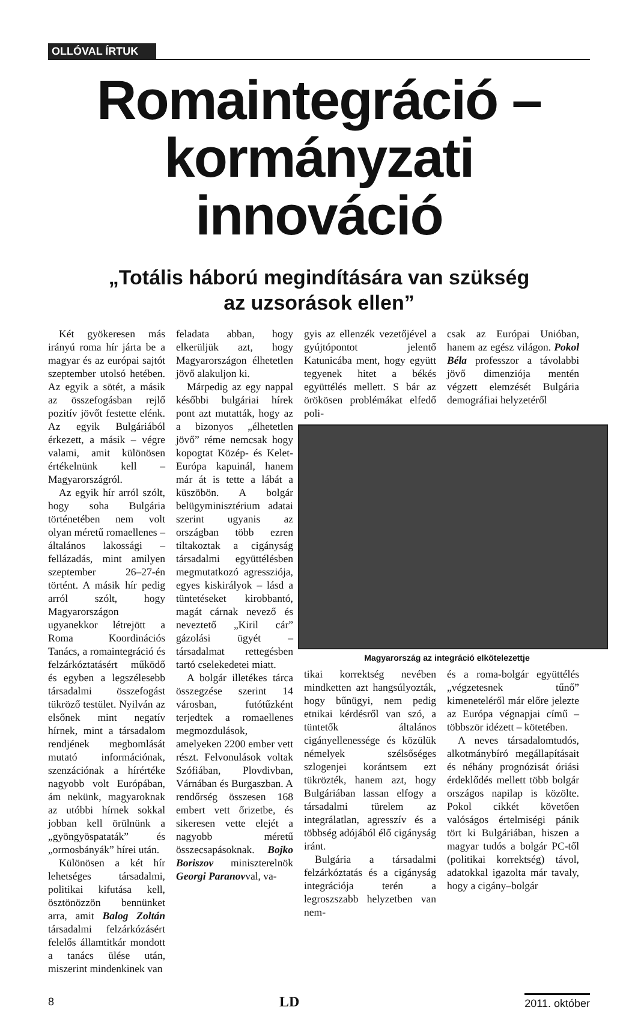OLLÓVAL ÍRTUK
Romaintegráció –
kormányzati innováció
„Totális háború megindítására van szükség
az uzsorások ellen”
Két gyökeresen más irányú roma hír járta be a magyar és az európai sajtót szeptember utolsó hetében. Az egyik a sötét, a másik az összefogásban rejlő pozitív jövőt festette elénk. Az egyik Bulgáriából érkezett, a másik – végre valami, amit különösen értékelnünk kell – Magyarországról.
Az egyik hír arról szólt, hogy soha Bulgária történetében nem volt olyan méretű romaellenes – általános lakossági – fellázadás, mint amilyen szeptember 26–27-én történt. A másik hír pedig arról szólt, hogy Magyarországon ugyanekkor létrejött a Roma Koordinációs Tanács, a romaintegráció és felzárkóztatásért működő és egyben a legszélesebb társadalmi összefogást tükröző testület. Nyilván az elsőnek mint negatív hírnek, mint a társadalom rendjének megbomlását mutató információnak, szenzációnak a hírértéke nagyobb volt Európában, ám nekünk, magyaroknak az utóbbi hírnek sokkal jobban kell örülnünk a „gyöngyöspataták” és „ormosbányák” hírei után.
Különösen a két hír lehetséges társadalmi, politikai kifutása kell, ösztönözzön bennünket arra, amit Balog Zoltán társadalmi felzárkózásért felelős államtitkár mondott a tanács ülése után, miszerint mindenkinek van
feladata abban, hogy elkerüljük azt, hogy Magyarországon élhetetlen jövő alakuljon ki.
Márpedig az egy nappal későbbi bulgáriai hírek pont azt mutatták, hogy az a bizonyos „élhetetlen jövő” réme nemcsak hogy kopogtat Közép- és Kelet-Európa kapuinál, hanem már át is tette a lábát a küszöbön. A bolgár belügyminisztérium adatai szerint ugyanis az országban több ezren tiltakoztak a cigányság társadalmi együttélésben megmutatkozó agressziója, egyes kiskirályok – lásd a tüntetéseket kirobbantó, magát cárnak nevező és neveztető „Kiril cár” gázolási ügyét – társadalmat rettegésben tartó cselekedetei miatt.
A bolgár illetékes tárca összegzése szerint 14 városban, futótűzként terjedtek a romaellenes megmozdulások, amelyeken 2200 ember vett részt. Felvonulások voltak Szófiában, Plovdivban, Várnában és Burgaszban. A rendőrség összesen 168 embert vett őrizetbe, és sikeresen vette elejét a nagyobb méretű összecsapásoknak. Bojko Boriszov miniszterelnök Georgi Paranovval, va-
gyis az ellenzék vezetőjével a gyújtópontot jelentő Katunicába ment, hogy együtt tegyenek hitet a békés együttélés mellett. S bár az örökösen problémákat elfedő poli-
csak az Európai Unióban, hanem az egész világon. Pokol Béla professzor a távolabbi jövő dimenziója mentén végzett elemzését Bulgária demográfiai helyzetéről
Magyarország az integráció elkötelezettje
tikai korrektség nevében mindketten azt hangsúlyozták, hogy bűnügyi, nem pedig etnikai kérdésről van szó, a tüntetők általános cigányellenessége és közülük némelyek szélsőséges szlogenjei korántsem ezt tükrözték, hanem azt, hogy Bulgáriában lassan elfogy a társadalmi türelem az integrálatlan, agresszív és a többség adójából élő cigányság iránt.
Bulgária a társadalmi felzárkóztatás és a cigányság integrációja terén a legroszszabb helyzetben van nem-
és a roma-bolgár együttélés „végzetesnek tűnő” kimeneteléről már előre jelezte az Európa végnapjai című – többször idézett – kötetében.
A neves társadalomtudós, alkotmánybíró megállapításait és néhány prognózisát óriási érdeklődés mellett több bolgár országos napilap is közölte. Pokol cikkét követően valóságos értelmiségi pánik tört ki Bulgáriában, hiszen a magyar tudós a bolgár PC-től (politikai korrektség) távol, adatokkal igazolta már tavaly, hogy a cigány–bolgár
8 LD 2011. október